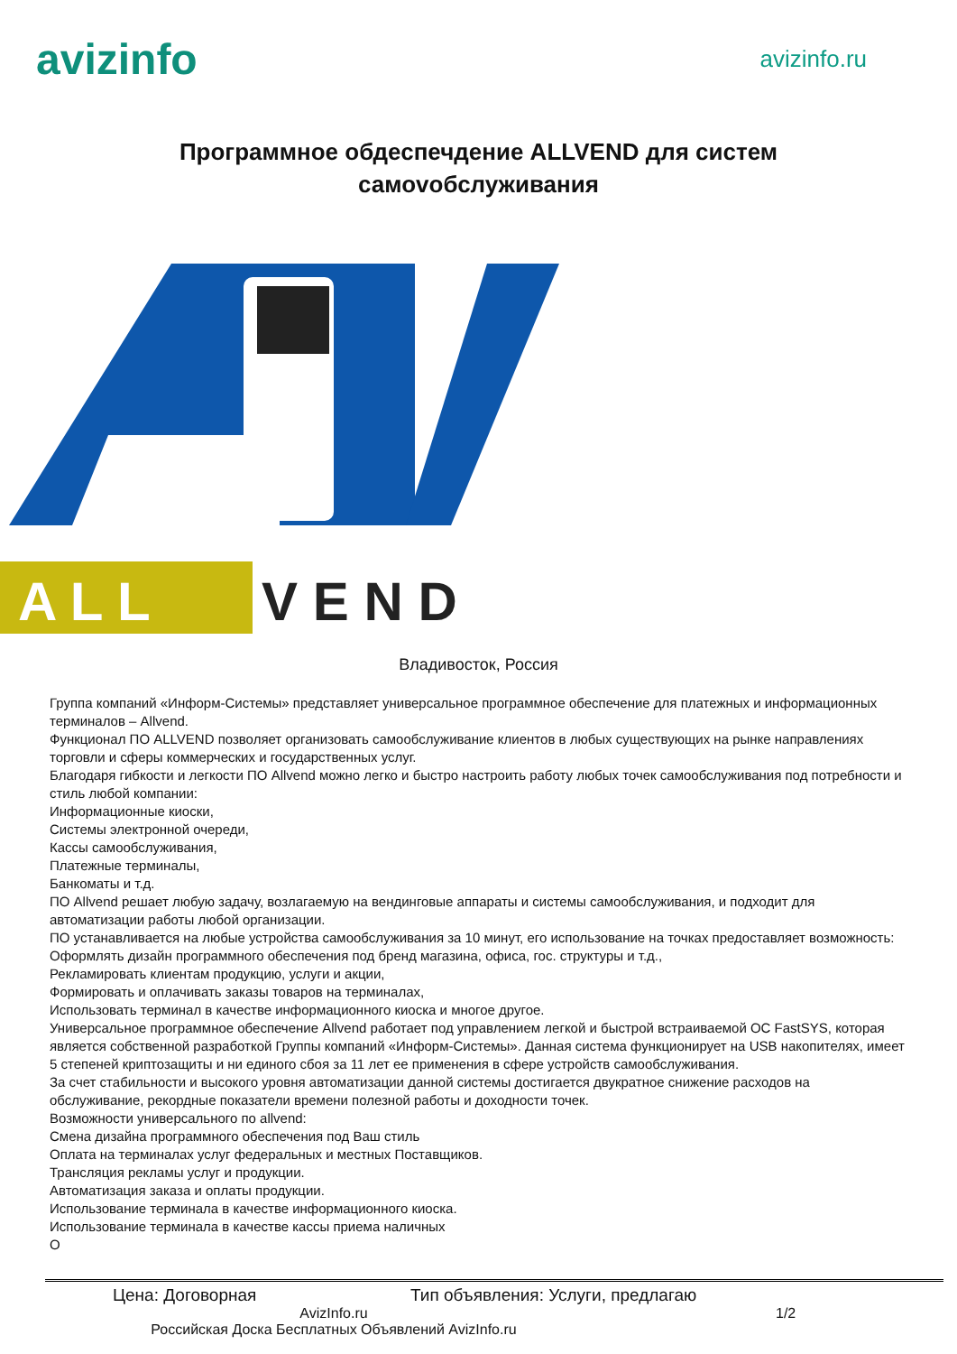avizinfo
avizinfo.ru
Программное обдеспечдение ALLVEND для систем самоvобслуживания
A L L
V E N D
Владивосток, Россия
Группа компаний «Информ-Системы» представляет универсальное программное обеспечение для платежных и информационных терминалов – Allvend.
Функционал ПО ALLVEND позволяет организовать самообслуживание клиентов в любых существующих на рынке направлениях торговли и сферы коммерческих и государственных услуг.
Благодаря гибкости и легкости ПО Allvend можно легко и быстро настроить работу любых точек самообслуживания под потребности и стиль любой компании:
Информационные киоски,
Системы электронной очереди,
Кассы самообслуживания,
Платежные терминалы,
Банкоматы и т.д.
ПО Allvend решает любую задачу, возлагаемую на вендинговые аппараты и системы самообслуживания, и подходит для автоматизации работы любой организации.
ПО устанавливается на любые устройства самообслуживания за 10 минут, его использование на точках предоставляет возможность:
Оформлять дизайн программного обеспечения под бренд магазина, офиса, гос. структуры и т.д.,
Рекламировать клиентам продукцию, услуги и акции,
Формировать и оплачивать заказы товаров на терминалах,
Использовать терминал в качестве информационного киоска и многое другое.
Универсальное программное обеспечение Allvend работает под управлением легкой и быстрой встраиваемой ОС FastSYS, которая является собственной разработкой Группы компаний «Информ-Системы». Данная система функционирует на USB накопителях, имеет 5 степеней криптозащиты и ни единого сбоя за 11 лет ее применения в сфере устройств самообслуживания.
За счет стабильности и высокого уровня автоматизации данной системы достигается двукратное снижение расходов на обслуживание, рекордные показатели времени полезной работы и доходности точек.
Возможности универсального по allvend:
Смена дизайна программного обеспечения под Ваш стиль
Оплата на терминалах услуг федеральных и местных Поставщиков.
Трансляция рекламы услуг и продукции.
Автоматизация заказа и оплаты продукции.
Использование терминала в качестве информационного киоска.
Использование терминала в качестве кассы приема наличных
О
Цена: Договорная Тип объявления: Услуги, предлагаю
AvizInfo.ru
Российская Доска Бесплатных Объявлений AvizInfo.ru
1/2